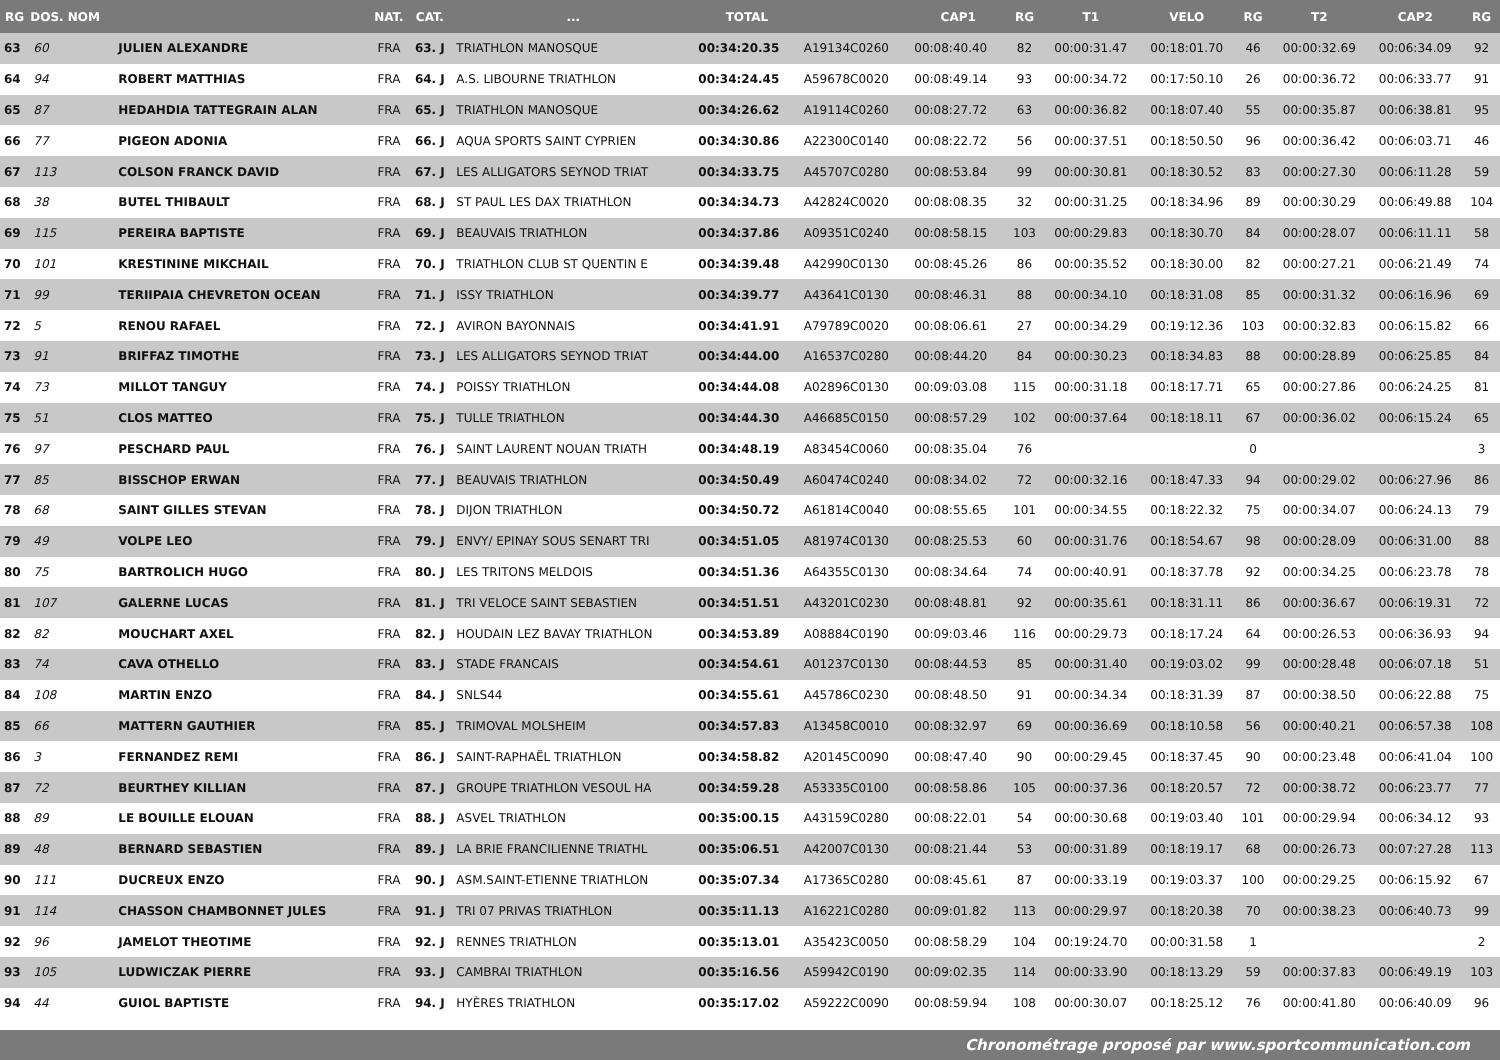| RG | DOS. NOM | | NAT. | CAT. | ... | TOTAL | | CAP1 | RG | T1 | VELO | RG | T2 | CAP2 | RG |
| --- | --- | --- | --- | --- | --- | --- | --- | --- | --- | --- | --- | --- | --- | --- | --- |
| 63 | 60 | JULIEN ALEXANDRE | FRA | 63. J | TRIATHLON MANOSQUE | 00:34:20.35 | A19134C0260 | 00:08:40.40 | 82 | 00:00:31.47 | 00:18:01.70 | 46 | 00:00:32.69 | 00:06:34.09 | 92 |
| 64 | 94 | ROBERT MATTHIAS | FRA | 64. J | A.S. LIBOURNE TRIATHLON | 00:34:24.45 | A59678C0020 | 00:08:49.14 | 93 | 00:00:34.72 | 00:17:50.10 | 26 | 00:00:36.72 | 00:06:33.77 | 91 |
| 65 | 87 | HEDAHDIA TATTEGRAIN ALAN | FRA | 65. J | TRIATHLON MANOSQUE | 00:34:26.62 | A19114C0260 | 00:08:27.72 | 63 | 00:00:36.82 | 00:18:07.40 | 55 | 00:00:35.87 | 00:06:38.81 | 95 |
| 66 | 77 | PIGEON ADONIA | FRA | 66. J | AQUA SPORTS SAINT CYPRIEN | 00:34:30.86 | A22300C0140 | 00:08:22.72 | 56 | 00:00:37.51 | 00:18:50.50 | 96 | 00:00:36.42 | 00:06:03.71 | 46 |
| 67 | 113 | COLSON FRANCK DAVID | FRA | 67. J | LES ALLIGATORS SEYNOD TRIAT | 00:34:33.75 | A45707C0280 | 00:08:53.84 | 99 | 00:00:30.81 | 00:18:30.52 | 83 | 00:00:27.30 | 00:06:11.28 | 59 |
| 68 | 38 | BUTEL THIBAULT | FRA | 68. J | ST PAUL LES DAX TRIATHLON | 00:34:34.73 | A42824C0020 | 00:08:08.35 | 32 | 00:00:31.25 | 00:18:34.96 | 89 | 00:00:30.29 | 00:06:49.88 | 104 |
| 69 | 115 | PEREIRA BAPTISTE | FRA | 69. J | BEAUVAIS TRIATHLON | 00:34:37.86 | A09351C0240 | 00:08:58.15 | 103 | 00:00:29.83 | 00:18:30.70 | 84 | 00:00:28.07 | 00:06:11.11 | 58 |
| 70 | 101 | KRESTININE MIKCHAIL | FRA | 70. J | TRIATHLON CLUB ST QUENTIN E | 00:34:39.48 | A42990C0130 | 00:08:45.26 | 86 | 00:00:35.52 | 00:18:30.00 | 82 | 00:00:27.21 | 00:06:21.49 | 74 |
| 71 | 99 | TERIIPAIA CHEVRETON OCEAN | FRA | 71. J | ISSY TRIATHLON | 00:34:39.77 | A43641C0130 | 00:08:46.31 | 88 | 00:00:34.10 | 00:18:31.08 | 85 | 00:00:31.32 | 00:06:16.96 | 69 |
| 72 | 5 | RENOU RAFAEL | FRA | 72. J | AVIRON BAYONNAIS | 00:34:41.91 | A79789C0020 | 00:08:06.61 | 27 | 00:00:34.29 | 00:19:12.36 | 103 | 00:00:32.83 | 00:06:15.82 | 66 |
| 73 | 91 | BRIFFAZ TIMOTHE | FRA | 73. J | LES ALLIGATORS SEYNOD TRIAT | 00:34:44.00 | A16537C0280 | 00:08:44.20 | 84 | 00:00:30.23 | 00:18:34.83 | 88 | 00:00:28.89 | 00:06:25.85 | 84 |
| 74 | 73 | MILLOT TANGUY | FRA | 74. J | POISSY TRIATHLON | 00:34:44.08 | A02896C0130 | 00:09:03.08 | 115 | 00:00:31.18 | 00:18:17.71 | 65 | 00:00:27.86 | 00:06:24.25 | 81 |
| 75 | 51 | CLOS MATTEO | FRA | 75. J | TULLE TRIATHLON | 00:34:44.30 | A46685C0150 | 00:08:57.29 | 102 | 00:00:37.64 | 00:18:18.11 | 67 | 00:00:36.02 | 00:06:15.24 | 65 |
| 76 | 97 | PESCHARD PAUL | FRA | 76. J | SAINT LAURENT NOUAN TRIATH | 00:34:48.19 | A83454C0060 | 00:08:35.04 | 76 | | | 0 | | | 3 |
| 77 | 85 | BISSCHOP ERWAN | FRA | 77. J | BEAUVAIS TRIATHLON | 00:34:50.49 | A60474C0240 | 00:08:34.02 | 72 | 00:00:32.16 | 00:18:47.33 | 94 | 00:00:29.02 | 00:06:27.96 | 86 |
| 78 | 68 | SAINT GILLES STEVAN | FRA | 78. J | DIJON TRIATHLON | 00:34:50.72 | A61814C0040 | 00:08:55.65 | 101 | 00:00:34.55 | 00:18:22.32 | 75 | 00:00:34.07 | 00:06:24.13 | 79 |
| 79 | 49 | VOLPE LEO | FRA | 79. J | ENVY/ EPINAY SOUS SENART TRI | 00:34:51.05 | A81974C0130 | 00:08:25.53 | 60 | 00:00:31.76 | 00:18:54.67 | 98 | 00:00:28.09 | 00:06:31.00 | 88 |
| 80 | 75 | BARTROLICH HUGO | FRA | 80. J | LES TRITONS MELDOIS | 00:34:51.36 | A64355C0130 | 00:08:34.64 | 74 | 00:00:40.91 | 00:18:37.78 | 92 | 00:00:34.25 | 00:06:23.78 | 78 |
| 81 | 107 | GALERNE LUCAS | FRA | 81. J | TRI VELOCE SAINT SEBASTIEN | 00:34:51.51 | A43201C0230 | 00:08:48.81 | 92 | 00:00:35.61 | 00:18:31.11 | 86 | 00:00:36.67 | 00:06:19.31 | 72 |
| 82 | 82 | MOUCHART AXEL | FRA | 82. J | HOUDAIN LEZ BAVAY TRIATHLON | 00:34:53.89 | A08884C0190 | 00:09:03.46 | 116 | 00:00:29.73 | 00:18:17.24 | 64 | 00:00:26.53 | 00:06:36.93 | 94 |
| 83 | 74 | CAVA OTHELLO | FRA | 83. J | STADE FRANCAIS | 00:34:54.61 | A01237C0130 | 00:08:44.53 | 85 | 00:00:31.40 | 00:19:03.02 | 99 | 00:00:28.48 | 00:06:07.18 | 51 |
| 84 | 108 | MARTIN ENZO | FRA | 84. J | SNLS44 | 00:34:55.61 | A45786C0230 | 00:08:48.50 | 91 | 00:00:34.34 | 00:18:31.39 | 87 | 00:00:38.50 | 00:06:22.88 | 75 |
| 85 | 66 | MATTERN GAUTHIER | FRA | 85. J | TRIMOVAL MOLSHEIM | 00:34:57.83 | A13458C0010 | 00:08:32.97 | 69 | 00:00:36.69 | 00:18:10.58 | 56 | 00:00:40.21 | 00:06:57.38 | 108 |
| 86 | 3 | FERNANDEZ REMI | FRA | 86. J | SAINT-RAPHAËL TRIATHLON | 00:34:58.82 | A20145C0090 | 00:08:47.40 | 90 | 00:00:29.45 | 00:18:37.45 | 90 | 00:00:23.48 | 00:06:41.04 | 100 |
| 87 | 72 | BEURTHEY KILLIAN | FRA | 87. J | GROUPE TRIATHLON VESOUL HA | 00:34:59.28 | A53335C0100 | 00:08:58.86 | 105 | 00:00:37.36 | 00:18:20.57 | 72 | 00:00:38.72 | 00:06:23.77 | 77 |
| 88 | 89 | LE BOUILLE ELOUAN | FRA | 88. J | ASVEL TRIATHLON | 00:35:00.15 | A43159C0280 | 00:08:22.01 | 54 | 00:00:30.68 | 00:19:03.40 | 101 | 00:00:29.94 | 00:06:34.12 | 93 |
| 89 | 48 | BERNARD SEBASTIEN | FRA | 89. J | LA BRIE FRANCILIENNE TRIATHL | 00:35:06.51 | A42007C0130 | 00:08:21.44 | 53 | 00:00:31.89 | 00:18:19.17 | 68 | 00:00:26.73 | 00:07:27.28 | 113 |
| 90 | 111 | DUCREUX ENZO | FRA | 90. J | ASM.SAINT-ETIENNE TRIATHLON | 00:35:07.34 | A17365C0280 | 00:08:45.61 | 87 | 00:00:33.19 | 00:19:03.37 | 100 | 00:00:29.25 | 00:06:15.92 | 67 |
| 91 | 114 | CHASSON CHAMBONNET JULES | FRA | 91. J | TRI 07 PRIVAS TRIATHLON | 00:35:11.13 | A16221C0280 | 00:09:01.82 | 113 | 00:00:29.97 | 00:18:20.38 | 70 | 00:00:38.23 | 00:06:40.73 | 99 |
| 92 | 96 | JAMELOT THEOTIME | FRA | 92. J | RENNES TRIATHLON | 00:35:13.01 | A35423C0050 | 00:08:58.29 | 104 | 00:19:24.70 | 00:00:31.58 | 1 | | | 2 |
| 93 | 105 | LUDWICZAK PIERRE | FRA | 93. J | CAMBRAI TRIATHLON | 00:35:16.56 | A59942C0190 | 00:09:02.35 | 114 | 00:00:33.90 | 00:18:13.29 | 59 | 00:00:37.83 | 00:06:49.19 | 103 |
| 94 | 44 | GUIOL BAPTISTE | FRA | 94. J | HYÈRES TRIATHLON | 00:35:17.02 | A59222C0090 | 00:08:59.94 | 108 | 00:00:30.07 | 00:18:25.12 | 76 | 00:00:41.80 | 00:06:40.09 | 96 |
Chronométrage proposé par www.sportcommunication.com